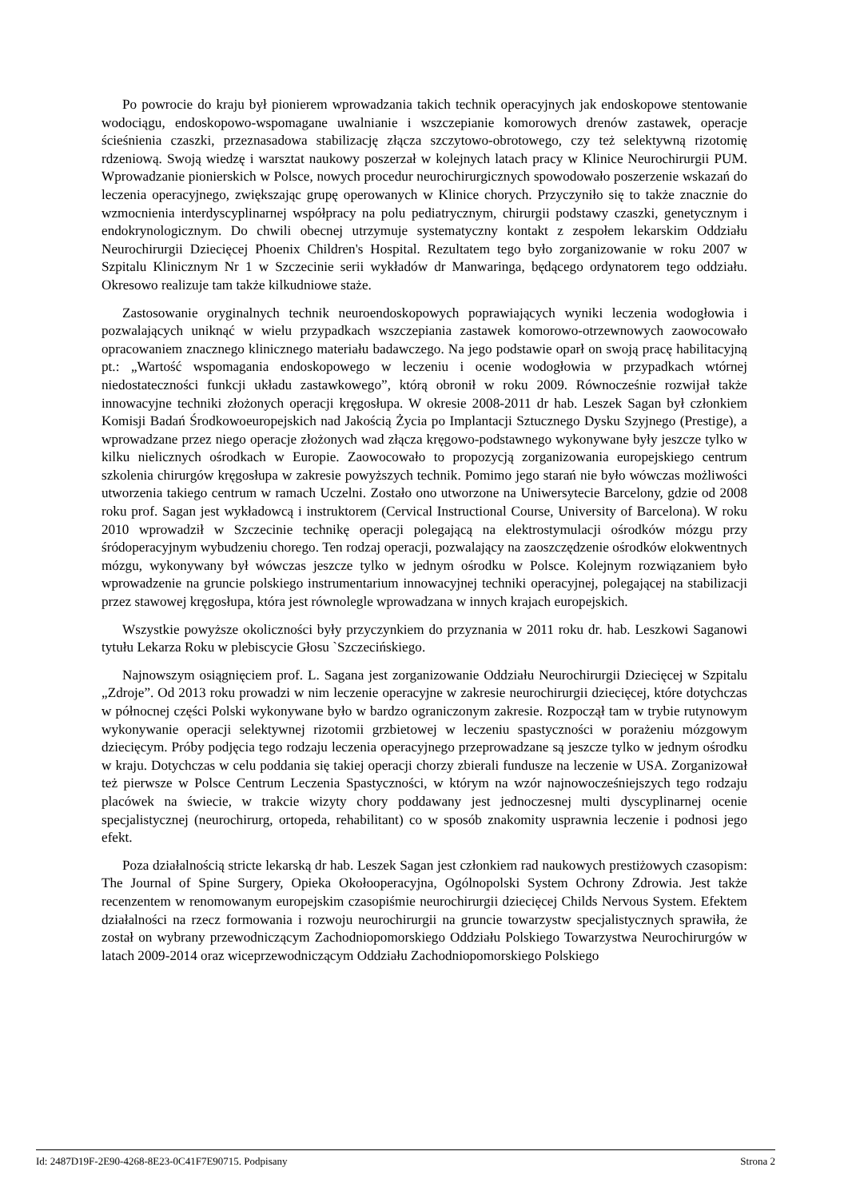Po powrocie do kraju był pionierem wprowadzania takich technik operacyjnych jak endoskopowe stentowanie wodociągu, endoskopowo-wspomagane uwalnianie i wszczepianie komorowych drenów zastawek, operacje ścieśnienia czaszki, przeznasadowa stabilizację złącza szczytowo-obrotowego, czy też selektywną rizotomię rdzeniową. Swoją wiedzę i warsztat naukowy poszerzał w kolejnych latach pracy w Klinice Neurochirurgii PUM. Wprowadzanie pionierskich w Polsce, nowych procedur neurochirurgicznych spowodowało poszerzenie wskazań do leczenia operacyjnego, zwiększając grupę operowanych w Klinice chorych. Przyczyniło się to także znacznie do wzmocnienia interdyscyplinarnej współpracy na polu pediatrycznym, chirurgii podstawy czaszki, genetycznym i endokrynologicznym. Do chwili obecnej utrzymuje systematyczny kontakt z zespołem lekarskim Oddziału Neurochirurgii Dziecięcej Phoenix Children's Hospital. Rezultatem tego było zorganizowanie w roku 2007 w Szpitalu Klinicznym Nr 1 w Szczecinie serii wykładów dr Manwaringa, będącego ordynatorem tego oddziału. Okresowo realizuje tam także kilkudniowe staże.
Zastosowanie oryginalnych technik neuroendoskopowych poprawiających wyniki leczenia wodogłowia i pozwalających uniknąć w wielu przypadkach wszczepiania zastawek komorowo-otrzewnowych zaowocowało opracowaniem znacznego klinicznego materiału badawczego. Na jego podstawie oparł on swoją pracę habilitacyjną pt.: „Wartość wspomagania endoskopowego w leczeniu i ocenie wodogłowia w przypadkach wtórnej niedostateczności funkcji układu zastawkowego”, którą obronił w roku 2009. Równocześnie rozwijał także innowacyjne techniki złożonych operacji kręgosłupa. W okresie 2008-2011 dr hab. Leszek Sagan był członkiem Komisji Badań Środkowoeuropejskich nad Jakością Życia po Implantacji Sztucznego Dysku Szyjnego (Prestige), a wprowadzane przez niego operacje złożonych wad złącza kręgowo-podstawnego wykonywane były jeszcze tylko w kilku nielicznych ośrodkach w Europie. Zaowocowało to propozycją zorganizowania europejskiego centrum szkolenia chirurgów kręgosłupa w zakresie powyższych technik. Pomimo jego starań nie było wówczas możliwości utworzenia takiego centrum w ramach Uczelni. Zostało ono utworzone na Uniwersytecie Barcelony, gdzie od 2008 roku prof. Sagan jest wykładowcą i instruktorem (Cervical Instructional Course, University of Barcelona). W roku 2010 wprowadził w Szczecinie technikę operacji polegającą na elektrostymulacji ośrodków mózgu przy śródoperacyjnym wybudzeniu chorego. Ten rodzaj operacji, pozwalający na zaoszczędzenie ośrodków elokwentnych mózgu, wykonywany był wówczas jeszcze tylko w jednym ośrodku w Polsce. Kolejnym rozwiązaniem było wprowadzenie na gruncie polskiego instrumentarium innowacyjnej techniki operacyjnej, polegającej na stabilizacji przez stawowej kręgosłupa, która jest równolegle wprowadzana w innych krajach europejskich.
Wszystkie powyższe okoliczności były przyczynkiem do przyznania w 2011 roku dr. hab. Leszkowi Saganowi tytułu Lekarza Roku w plebiscycie Głosu `Szczecińskiego.
Najnowszym osiągnięciem prof. L. Sagana jest zorganizowanie Oddziału Neurochirurgii Dziecięcej w Szpitalu „Zdroje”. Od 2013 roku prowadzi w nim leczenie operacyjne w zakresie neurochirurgii dziecięcej, które dotychczas w północnej części Polski wykonywane było w bardzo ograniczonym zakresie. Rozpoczął tam w trybie rutynowym wykonywanie operacji selektywnej rizotomii grzbietowej w leczeniu spastyczności w porażeniu mózgowym dziecięcym. Próby podjęcia tego rodzaju leczenia operacyjnego przeprowadzane są jeszcze tylko w jednym ośrodku w kraju. Dotychczas w celu poddania się takiej operacji chorzy zbierali fundusze na leczenie w USA. Zorganizował też pierwsze w Polsce Centrum Leczenia Spastyczności, w którym na wzór najnowocześniejszych tego rodzaju placówek na świecie, w trakcie wizyty chory poddawany jest jednoczesnej multi dyscyplinarnej ocenie specjalistycznej (neurochirurg, ortopeda, rehabilitant) co w sposób znakomity usprawnia leczenie i podnosi jego efekt.
Poza działalnością stricte lekarską dr hab. Leszek Sagan jest członkiem rad naukowych prestiżowych czasopism: The Journal of Spine Surgery, Opieka Okołooperacyjna, Ogólnopolski System Ochrony Zdrowia. Jest także recenzentem w renomowanym europejskim czasopiśmie neurochirurgii dziecięcej Childs Nervous System. Efektem działalności na rzecz formowania i rozwoju neurochirurgii na gruncie towarzystw specjalistycznych sprawiła, że został on wybrany przewodniczącym Zachodniopomorskiego Oddziału Polskiego Towarzystwa Neurochirurgów w latach 2009-2014 oraz wiceprzewodniczącym Oddziału Zachodniopomorskiego Polskiego
Id: 2487D19F-2E90-4268-8E23-0C41F7E90715. Podpisany Strona 2